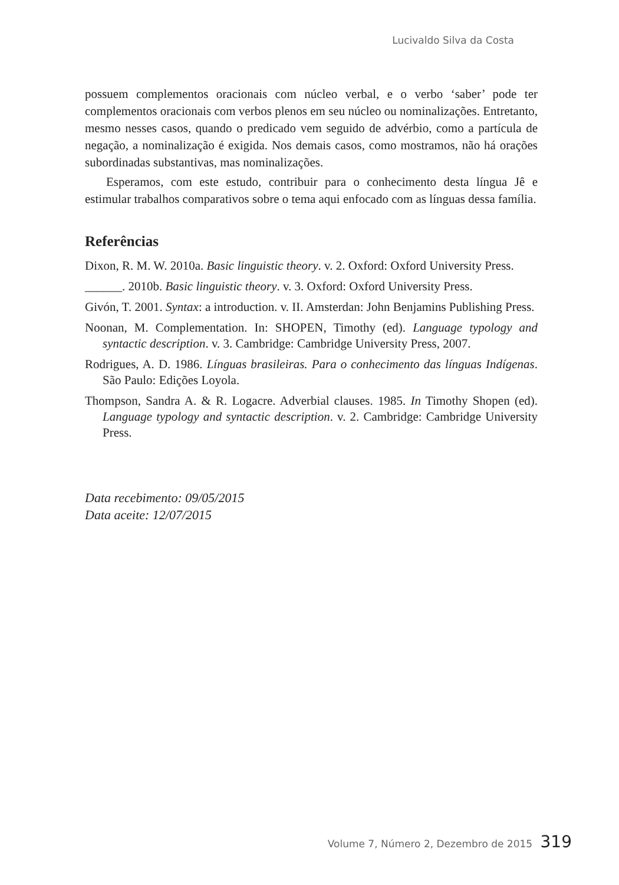Lucivaldo Silva da Costa
possuem complementos oracionais com núcleo verbal, e o verbo ‘saber’ pode ter complementos oracionais com verbos plenos em seu núcleo ou nominalizações. Entretanto, mesmo nesses casos, quando o predicado vem seguido de advérbio, como a partícula de negação, a nominalização é exigida. Nos demais casos, como mostramos, não há orações subordinadas substantivas, mas nominalizações.
Esperamos, com este estudo, contribuir para o conhecimento desta língua Jê e estimular trabalhos comparativos sobre o tema aqui enfocado com as línguas dessa família.
Referências
Dixon, R. M. W. 2010a. Basic linguistic theory. v. 2. Oxford: Oxford University Press.
______. 2010b. Basic linguistic theory. v. 3. Oxford: Oxford University Press.
Givón, T. 2001. Syntax: a introduction. v. II. Amsterdan: John Benjamins Publishing Press.
Noonan, M. Complementation. In: SHOPEN, Timothy (ed). Language typology and syntactic description. v. 3. Cambridge: Cambridge University Press, 2007.
Rodrigues, A. D. 1986. Línguas brasileiras. Para o conhecimento das línguas Indígenas. São Paulo: Edições Loyola.
Thompson, Sandra A. & R. Logacre. Adverbial clauses. 1985. In Timothy Shopen (ed). Language typology and syntactic description. v. 2. Cambridge: Cambridge University Press.
Data recebimento: 09/05/2015
Data aceite: 12/07/2015
Volume 7, Número 2, Dezembro de 2015 319